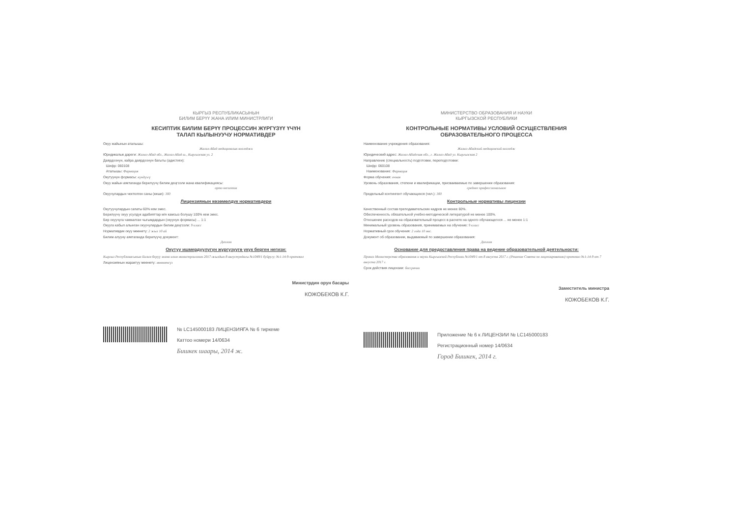КЫРГЫЗ РЕСПУБЛИКАСЫНЫН
БИЛИМ БЕРҮҮ ЖАНА ИЛИМ МИНИСТРЛИГИ
КЕСИПТИК БИЛИМ БЕРҮҮ ПРОЦЕССИН ЖҮРГҮЗҮҮ ҮЧҮН
ТАЛАП КЫЛЫНУУЧУ НОРМАТИВДЕР
Окуу жайынын аталышы:
Жалал-Абад медициналык колледжи
Юридикалык дареги: Жалал-Абад обл., Жалал-Абад ш., Кыргызская ул. 2
Даярдоонун, кайра даярдоонун багыты (адистиги):
Шифр: 060108
Аталышы: Фармация
Окутуунун формасы: күндүзгү
Окуу жайын аяктаганда берилүүчү билим деңгээли жана квалификациясы:
орто кесиптик
Окуучулардын чектелген саны (киши): 300
Лицензиянын көзөмөлдүк нормативдери
Окутуучулардын сапаты 60% кем эмес.
Берилүүчү окуу усулдук адабияттар м/н камсыз болушу 100% кем эмес.
Бир окуучуга чакмалган чыгымдардын (окуунун формасы) ... 1:1
Окууга кабыл алынган окуучулардын билим деңгээли: 9 класс
Нормативдик окуу мөөнөтү: 2 жыл 10 ай
Билим алууну аяктаганда берилүүчү документ:
Диплом
Окутуу ишмердүүлүгүн жүргүзүүгө укук берген негизи:
Кыргыз Республикасынын Билим берүү жана илим министрлигинин 2017-жылдын 8-августундагы №1049/1 буйругу; №1-14-9-протокол
Лицензиянын жарактуу мөөнөтү: мөөнөтсүз
Министрдин орун басары
КОЖОБЕКОВ К.Г.
№ LC145000183 ЛИЦЕНЗИЯГА № 6 тиркеме
Каттоо номери 14/0634
Бишкек шаары, 2014 ж.
МИНИСТЕРСТВО ОБРАЗОВАНИЯ И НАУКИ
КЫРГЫЗСКОЙ РЕСПУБЛИКИ
КОНТРОЛЬНЫЕ НОРМАТИВЫ УСЛОВИЙ ОСУЩЕСТВЛЕНИЯ
ОБРАЗОВАТЕЛЬНОГО ПРОЦЕССА
Наименование учреждения образования:
Жалал-Абадский медицинский колледж
Юридический адрес: Жалал-Абадская обл., г. Жалал-Абад ул. Кыргызская 2
Направление (специальность) подготовки, переподготовки:
Шифр: 060108
Наименование: Фармация
Форма обучения: очная
Уровень образования, степени и квалификации, присваиваемые по завершении образования:
среднее профессиональное
Предельный контингент обучающихся (чел.): 300
Контрольные нормативы лицензии
Качественный состав преподавательских кадров не менее 60%.
Обеспеченность обязательной учебно-методической литературой не менее 100%.
Отношение расходов на образовательный процесс в расчете на одного обучающегося ... не менее 1:1
Минимальный уровень образования, принимаемых на обучение: 9 класс
Нормативный срок обучения: 2 года 10 мес.
Документ об образовании, выдаваемый по завершении образования:
Диплом
Основание для предоставления права на ведение образовательной деятельности:
Приказ Министерства образования и науки Кыргызской Республики №1049/1 от 8 августа 2017 г. (Решение Совета по лицензированию) протокол №1-14-9 от 7 августа 2017 г.
Срок действия лицензии: бессрочно
Заместитель министра
КОЖОБЕКОВ К.Г.
Приложение № 6 к ЛИЦЕНЗИИ № LC145000183
Регистрационный номер 14/0634
Город Бишкек, 2014 г.